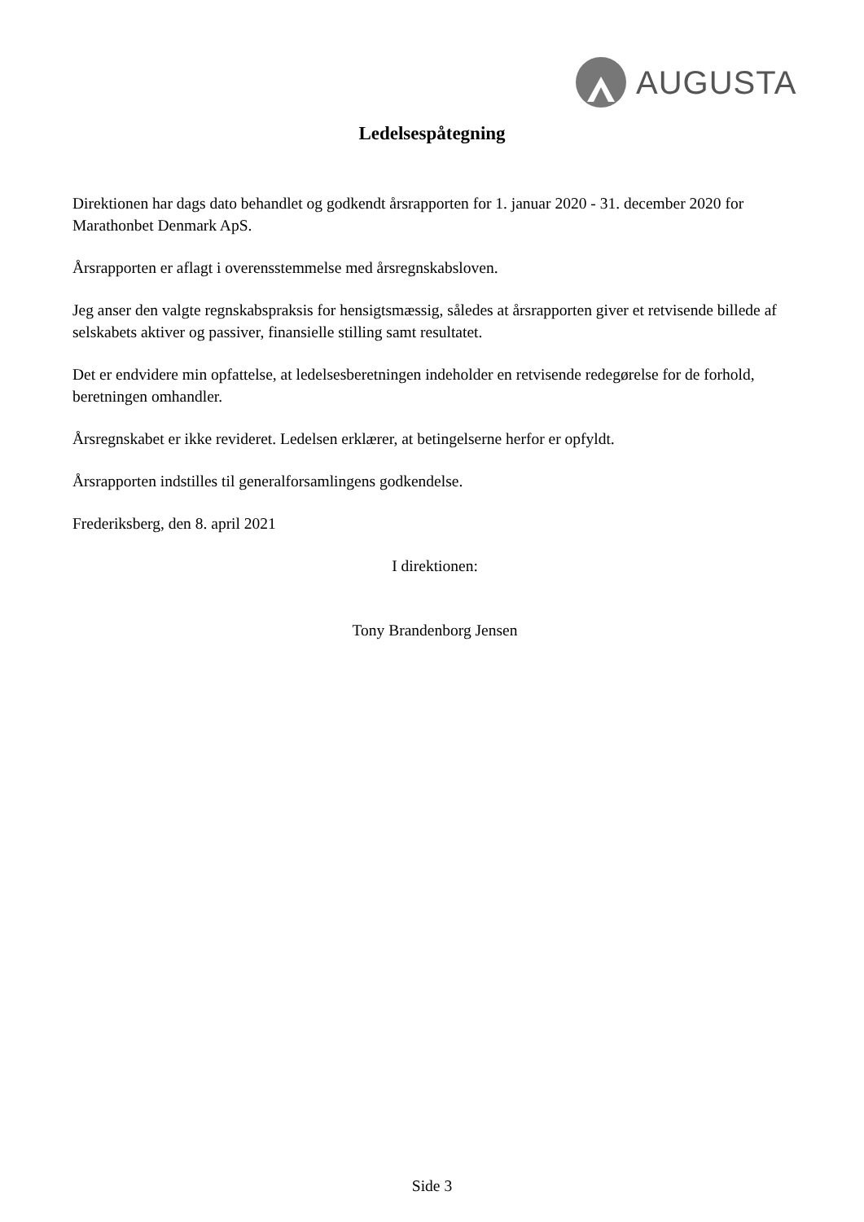AUGUSTA
Ledelsespåtegning
Direktionen har dags dato behandlet og godkendt årsrapporten for 1. januar 2020 - 31. december 2020 for Marathonbet Denmark ApS.
Årsrapporten er aflagt i overensstemmelse med årsregnskabsloven.
Jeg anser den valgte regnskabspraksis for hensigtsmæssig, således at årsrapporten giver et retvisende billede af selskabets aktiver og passiver, finansielle stilling samt resultatet.
Det er endvidere min opfattelse, at ledelsesberetningen indeholder en retvisende redegørelse for de forhold, beretningen omhandler.
Årsregnskabet er ikke revideret. Ledelsen erklærer, at betingelserne herfor er opfyldt.
Årsrapporten indstilles til generalforsamlingens godkendelse.
Frederiksberg, den 8. april 2021
I direktionen:
Tony Brandenborg Jensen
Side 3